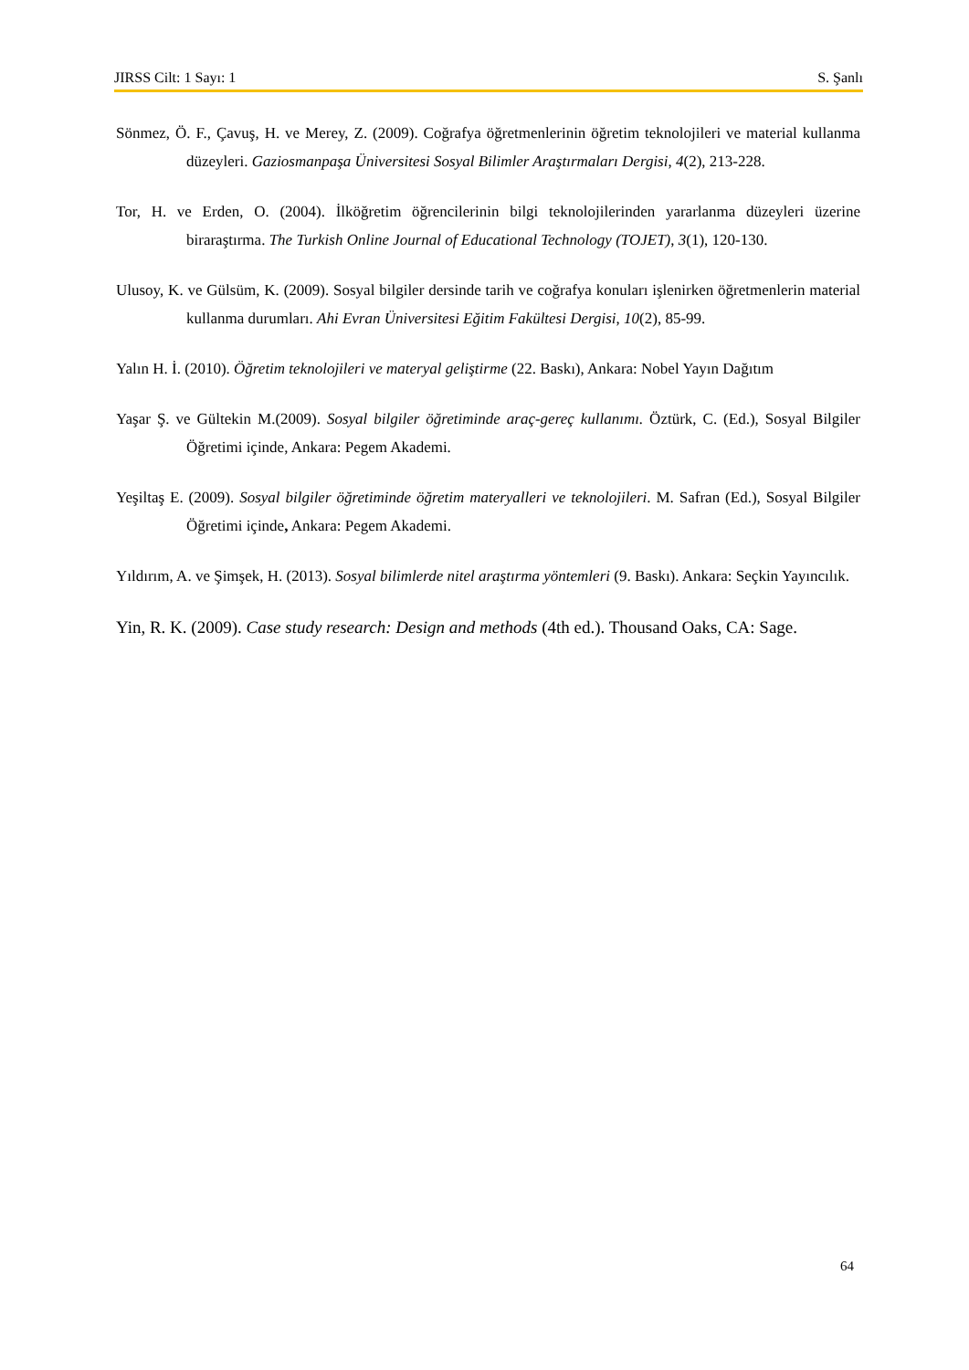JIRSS Cilt: 1 Sayı: 1 S. Şanlı
Sönmez, Ö. F., Çavuş, H. ve Merey, Z. (2009). Coğrafya öğretmenlerinin öğretim teknolojileri ve material kullanma düzeyleri. Gaziosmanpaşa Üniversitesi Sosyal Bilimler Araştırmaları Dergisi, 4(2), 213-228.
Tor, H. ve Erden, O. (2004). İlköğretim öğrencilerinin bilgi teknolojilerinden yararlanma düzeyleri üzerine biraraştırma. The Turkish Online Journal of Educational Technology (TOJET), 3(1), 120-130.
Ulusoy, K. ve Gülsüm, K. (2009). Sosyal bilgiler dersinde tarih ve coğrafya konuları işlenirken öğretmenlerin material kullanma durumları. Ahi Evran Üniversitesi Eğitim Fakültesi Dergisi, 10(2), 85-99.
Yalın H. İ. (2010). Öğretim teknolojileri ve materyal geliştirme (22. Baskı), Ankara: Nobel Yayın Dağıtım
Yaşar Ş. ve Gültekin M.(2009). Sosyal bilgiler öğretiminde araç-gereç kullanımı. Öztürk, C. (Ed.), Sosyal Bilgiler Öğretimi içinde, Ankara: Pegem Akademi.
Yeşiltaş E. (2009). Sosyal bilgiler öğretiminde öğretim materyalleri ve teknolojileri. M. Safran (Ed.), Sosyal Bilgiler Öğretimi içinde, Ankara: Pegem Akademi.
Yıldırım, A. ve Şimşek, H. (2013). Sosyal bilimlerde nitel araştırma yöntemleri (9. Baskı). Ankara: Seçkin Yayıncılık.
Yin, R. K. (2009). Case study research: Design and methods (4th ed.). Thousand Oaks, CA: Sage.
64